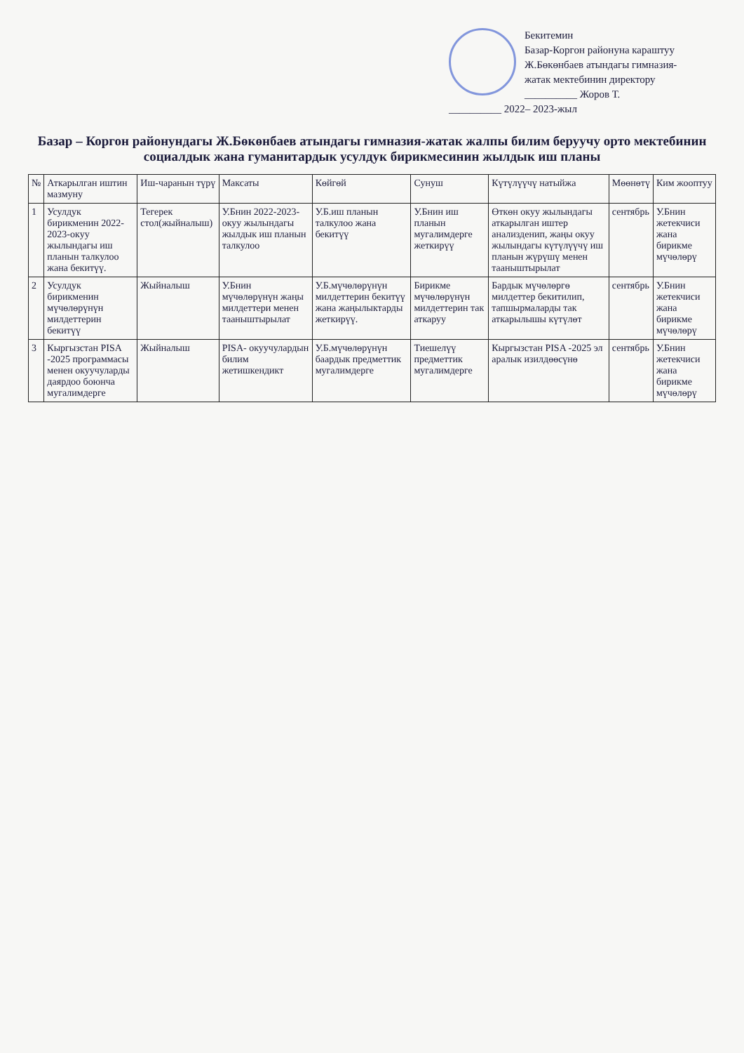Бекитемин
Базар-Коргон районуна караштуу
Ж.Бөкөнбаев атындагы гимназия-
жатак мектебинин директору
__________ Жоров Т.
__________ 2022– 2023-жыл
Базар – Коргон районундагы Ж.Бөкөнбаев атындагы гимназия-жатак жалпы билим беруучу орто мектебинин социалдык жана гуманитардык усулдук бирикмесинин жылдык иш планы
| № | Аткарылган иштин мазмуну | Иш-чаранын түрү | Максаты | Көйгөй | Сунуш | Күтүлүүчү натыйжа | Мөөнөтү | Ким жооптуу |
| --- | --- | --- | --- | --- | --- | --- | --- | --- |
| 1 | Усулдук бирикменин 2022-2023-окуу жылындагы иш планын талкулоо жана бекитүү. | Тегерек стол(жыйналыш) | У.Бнин 2022-2023-окуу жылындагы жылдык иш планын талкулоо | У.Б.иш планын талкулоо жана бекитүү | У.Бнин иш планын мугалимдерге жеткирүү | Өткөн окуу жылындагы аткарылган иштер анализденип, жаңы окуу жылындагы күтүлүүчү иш планын жүрүшү менен тааныштырылат | сентябрь | У.Бнин жетекчиси жана бирикме мүчөлөрү |
| 2 | Усулдук бирикменин мүчөлөрүнүн милдеттерин бекитүү | Жыйналыш | У.Бнин мүчөлөрүнүн жаңы милдеттери менен тааныштырылат | У.Б.мүчөлөрүнүн милдеттерин бекитүү жана жаңылыктарды жеткирүү. | Бирикме мүчөлөрүнүн милдеттерин так аткаруу | Бардык мүчөлөргө милдеттер бекитилип, тапшырмаларды так аткарылышы күтүлөт | сентябрь | У.Бнин жетекчиси жана бирикме мүчөлөрү |
| 3 | Кыргызстан PISA -2025 программасы менен окуучуларды даярдоо боюнча мугалимдерге | Жыйналыш | PISA- окуучулардын билим жетишкендикт | У.Б.мүчөлөрүнүн баардык предметтик мугалимдерге | Тиешелүү предметтик мугалимдерге | Кыргызстан PISA -2025 эл аралык изилдөөсүнө | сентябрь | У.Бнин жетекчиси жана бирикме мүчөлөрү |